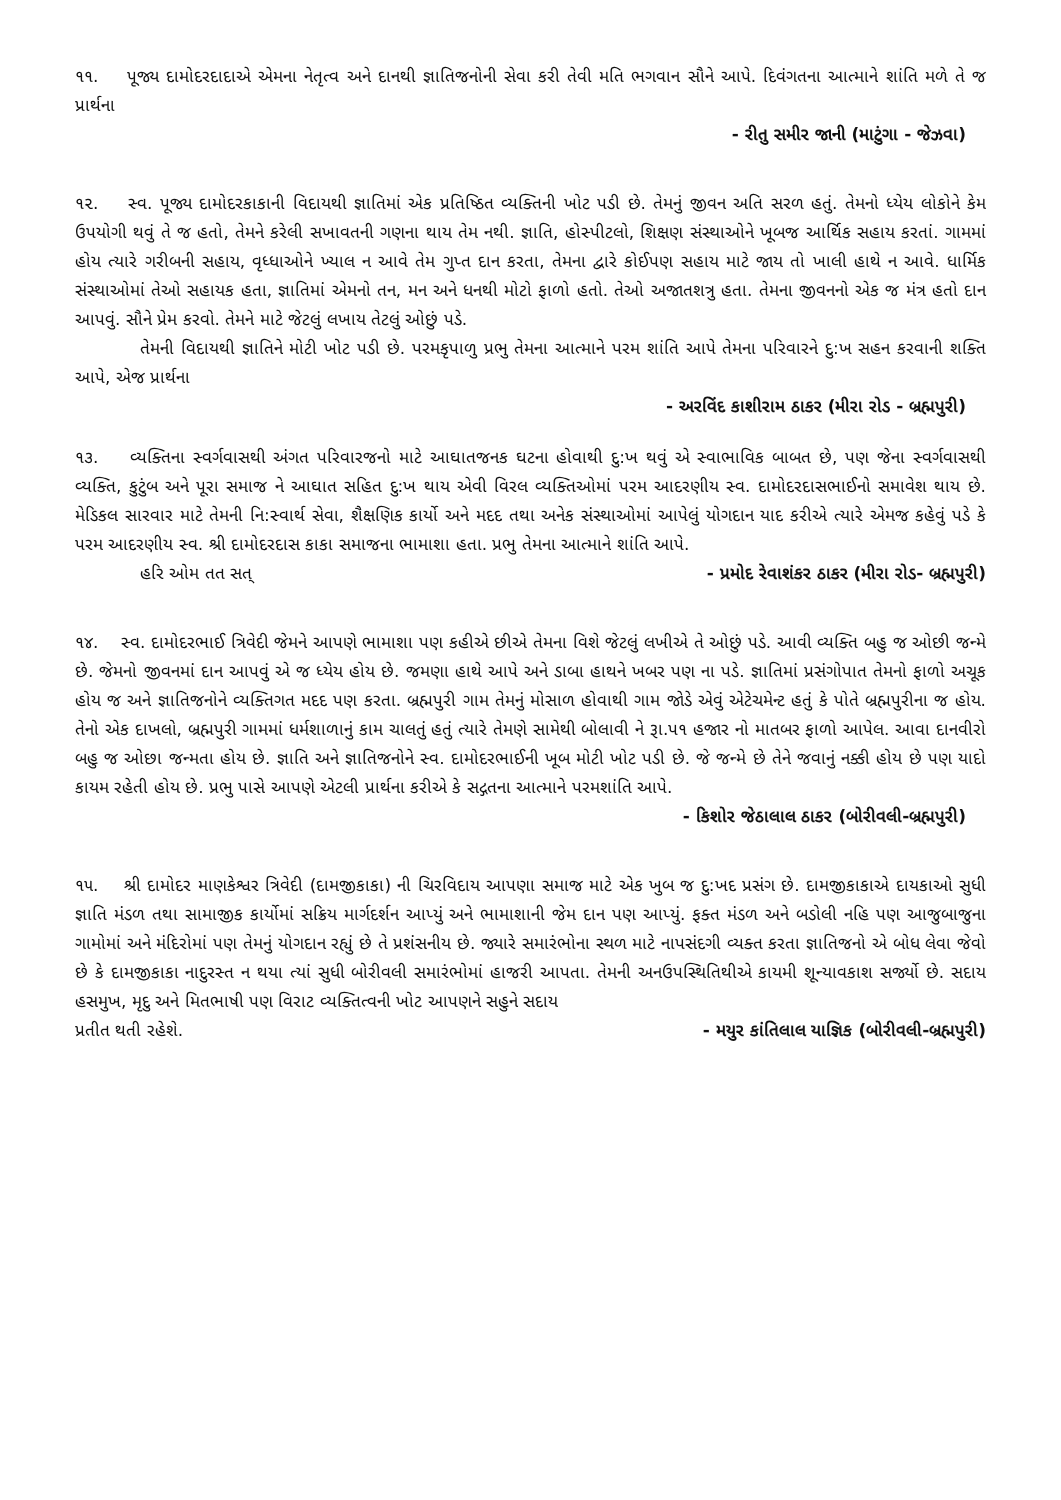૧૧. પૂજ્ય દામોદરદાદાએ એમના નેતૃત્વ અને દાનથી જ્ઞાતિજનોની સેવા કરી તેવી મતિ ભગવાન સૌને આપે. દિવંગતના આત્માને શાંતિ મળે તે જ પ્રાર્થના
- રીતુ સમીર જાની (માટુંગા - જેઝવા)
૧૨. સ્વ. પૂજ્ય દામોદરકાકાની વિદાયથી જ્ઞાતિમાં એક પ્રતિષ્ઠિત વ્યક્તિની ખોટ પડી છે. તેમનું જીવન અતિ સરળ હતું. તેમનો ધ્યેય લોકોને કેમ ઉપયોગી થવું તે જ હતો, તેમને કરેલી સખાવતની ગણના થાય તેમ નથી. જ્ઞાતિ, હોસ્પીટલો, શિક્ષણ સંસ્થાઓને ખૂબજ આર્થિક સહાય કરતાં. ગામમાં હોય ત્યારે ગરીબની સહાય, વૃધ્ધાઓને ખ્યાલ ન આવે તેમ ગુપ્ત દાન કરતા, તેમના દ્વારે કોઈપણ સહાય માટે જાય તો ખાલી હાથે ન આવે. ધાર્મિક સંસ્થાઓમાં તેઓ સહાયક હતા, જ્ઞાતિમાં એમનો તન, મન અને ધનથી મોટો ફાળો હતો. તેઓ અજાતશત્રુ હતા. તેમના જીવનનો એક જ મંત્ર હતો દાન આપવું. સૌને પ્રેમ કરવો. તેમને માટે જેટલું લખાય તેટલું ઓછું પડે.
તેમની વિદાયથી જ્ઞાતિને મોટી ખોટ પડી છે. પરમકૃપાળુ પ્રભુ તેમના આત્માને પરમ શાંતિ આપે તેમના પરિવારને દુ:ખ સહન કરવાની શક્તિ આપે, એજ પ્રાર્થના
- અરવિંદ કાશીરામ ઠાકર (મીરા રોડ - બ્રહ્મપુરી)
૧૩. વ્યક્તિના સ્વર્ગવાસથી અંગત પરિવારજનો માટે આઘાતજનક ઘટના હોવાથી દુ:ખ થવું એ સ્વાભાવિક બાબત છે, પણ જેના સ્વર્ગવાસથી વ્યક્તિ, કુટુંબ અને પૂરા સમાજ ને આઘાત સહિત દુ:ખ થાય એવી વિરલ વ્યક્તિઓમાં પરમ આદરણીય સ્વ. દામોદરદાસભાઈનો સમાવેશ થાય છે. મેડિકલ સારવાર માટે તેમની નિ:સ્વાર્થ સેવા, શૈક્ષણિક કાર્યો અને મદદ તથા અનેક સંસ્થાઓમાં આપેલું યોગદાન યાદ કરીએ ત્યારે એમજ કહેવું પડે કે પરમ આદરણીય સ્વ. શ્રી દામોદરદાસ કાકા સમાજના ભામાશા હતા. પ્રભુ તેમના આત્માને શાંતિ આપે.
હરિ ઓમ તત સત્ - પ્રમોદ રેવાશંકર ઠાકર (મીરા રોડ- બ્રહ્મપુરી)
૧૪. સ્વ. દામોદરભાઈ ત્રિવેદી જેમને આપણે ભામાશા પણ કહીએ છીએ તેમના વિશે જેટલું લખીએ તે ઓછું પડે. આવી વ્યક્તિ બહુ જ ઓછી જન્મે છે. જેમનો જીવનમાં દાન આપવું એ જ ધ્યેય હોય છે. જમણા હાથે આપે અને ડાબા હાથને ખબર પણ ના પડે. જ્ઞાતિમાં પ્રસંગોપાત તેમનો ફાળો અચૂક હોય જ અને જ્ઞાતિજનોને વ્યક્તિગત મદદ પણ કરતા. બ્રહ્મપુરી ગામ તેમનું મોસાળ હોવાથી ગામ જોડે એવું એટેચમેન્ટ હતું કે પોતે બ્રહ્મપુરીના જ હોય. તેનો એક દાખલો, બ્રહ્મપુરી ગામમાં ધર્મશાળાનું કામ ચાલતું હતું ત્યારે તેમણે સામેથી બોલાવી ને રૂા.પ૧ હજાર નો માતબર ફાળો આપેલ. આવા દાનવીરો બહુ જ ઓછા જન્મતા હોય છે. જ્ઞાતિ અને જ્ઞાતિજનોને સ્વ. દામોદરભાઈની ખૂબ મોટી ખોટ પડી છે. જે જન્મે છે તેને જવાનું નક્કી હોય છે પણ યાદો કાયમ રહેતી હોય છે. પ્રભુ પાસે આપણે એટલી પ્રાર્થના કરીએ કે સદ્ગતના આત્માને પરમશાંતિ આપે.
- કિશોર જેઠાલાલ ઠાકર (બોરીવલી-બ્રહ્મપુરી)
૧૫. શ્રી દામોદર માણકેશ્વર ત્રિવેદી (દામજીકાકા) ની ચિરવિદાય આપણા સમાજ માટે એક ખુબ જ દુ:ખદ પ્રસંગ છે. દામજીકાકાએ દાયકાઓ સુધી જ્ઞાતિ મંડળ તથા સામાજીક કાર્યોમાં સક્રિય માર્ગદર્શન આપ્યું અને ભામાશાની જેમ દાન પણ આપ્યું. ફક્ત મંડળ અને બડોલી નહિ પણ આજુબાજુના ગામોમાં અને મંદિરોમાં પણ તેમનું યોગદાન રહ્યું છે તે પ્રશંસનીય છે. જ્યારે સમારંભોના સ્થળ માટે નાપસંદગી વ્યક્ત કરતા જ્ઞાતિજનો એ બોધ લેવા જેવો છે કે દામજીકાકા નાદુરસ્ત ન થયા ત્યાં સુધી બોરીવલી સમારંભોમાં હાજરી આપતા. તેમની અનઉપસ્થિતિથીએ કાયમી શૂન્યાવકાશ સર્જ્યો છે. સદાય હસમુખ, મૃદુ અને મિતભાષી પણ વિરાટ વ્યક્તિત્વની ખોટ આપણને સહુને સદાય
પ્રતીત થતી રહેશે. - મયુર કાંતિલાલ યાજ્ઞિક (બોરીવલી-બ્રહ્મપુરી)